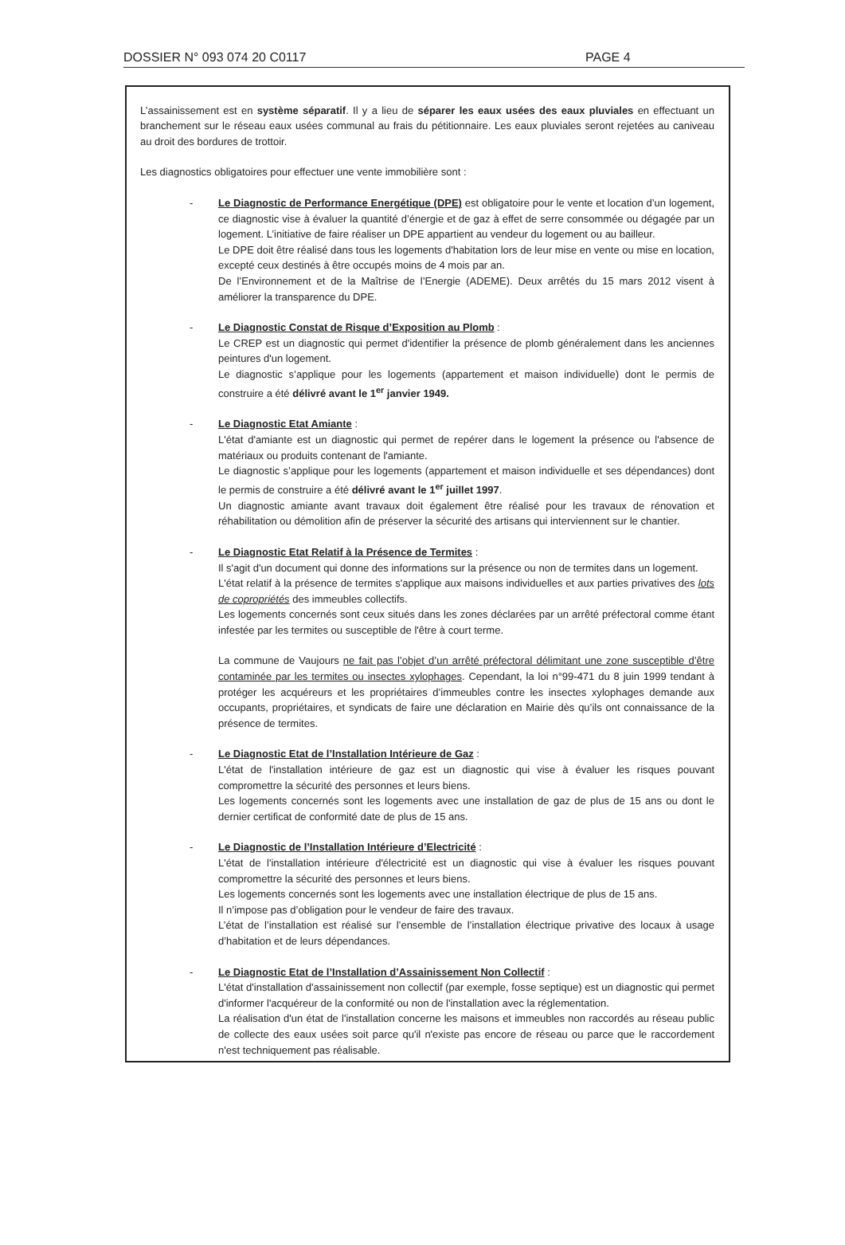DOSSIER N° 093 074 20 C0117 PAGE 4
L’assainissement est en système séparatif. Il y a lieu de séparer les eaux usées des eaux pluviales en effectuant un branchement sur le réseau eaux usées communal au frais du pétitionnaire. Les eaux pluviales seront rejetées au caniveau au droit des bordures de trottoir.
Les diagnostics obligatoires pour effectuer une vente immobilière sont :
- Le Diagnostic de Performance Energétique (DPE) est obligatoire pour le vente et location d’un logement, ce diagnostic vise à évaluer la quantité d’énergie et de gaz à effet de serre consommée ou dégagée par un logement. L’initiative de faire réaliser un DPE appartient au vendeur du logement ou au bailleur.
Le DPE doit être réalisé dans tous les logements d'habitation lors de leur mise en vente ou mise en location, excepté ceux destinés à être occupés moins de 4 mois par an.
De l’Environnement et de la Maîtrise de l’Energie (ADEME). Deux arrêtés du 15 mars 2012 visent à améliorer la transparence du DPE.
- Le Diagnostic Constat de Risque d’Exposition au Plomb :
Le CREP est un diagnostic qui permet d'identifier la présence de plomb généralement dans les anciennes peintures d'un logement.
Le diagnostic s’applique pour les logements (appartement et maison individuelle) dont le permis de construire a été délivré avant le 1<sup>er</sup> janvier 1949.
- Le Diagnostic Etat Amiante :
L'état d'amiante est un diagnostic qui permet de repérer dans le logement la présence ou l'absence de matériaux ou produits contenant de l'amiante.
Le diagnostic s’applique pour les logements (appartement et maison individuelle et ses dépendances) dont le permis de construire a été délivré avant le 1<sup>er</sup> juillet 1997.
Un diagnostic amiante avant travaux doit également être réalisé pour les travaux de rénovation et réhabilitation ou démolition afin de préserver la sécurité des artisans qui interviennent sur le chantier.
- Le Diagnostic Etat Relatif à la Présence de Termites :
Il s'agit d'un document qui donne des informations sur la présence ou non de termites dans un logement.
L'état relatif à la présence de termites s'applique aux maisons individuelles et aux parties privatives des lots de copropriétés des immeubles collectifs.
Les logements concernés sont ceux situés dans les zones déclarées par un arrêté préfectoral comme étant infestée par les termites ou susceptible de l'être à court terme.
La commune de Vaujours ne fait pas l’objet d’un arrêté préfectoral délimitant une zone susceptible d’être contaminée par les termites ou insectes xylophages. Cependant, la loi n°99-471 du 8 juin 1999 tendant à protéger les acquéreurs et les propriétaires d’immeubles contre les insectes xylophages demande aux occupants, propriétaires, et syndicats de faire une déclaration en Mairie dès qu’ils ont connaissance de la présence de termites.
- Le Diagnostic Etat de l’Installation Intérieure de Gaz :
L'état de l'installation intérieure de gaz est un diagnostic qui vise à évaluer les risques pouvant compromettre la sécurité des personnes et leurs biens.
Les logements concernés sont les logements avec une installation de gaz de plus de 15 ans ou dont le dernier certificat de conformité date de plus de 15 ans.
- Le Diagnostic de l’Installation Intérieure d’Electricité :
L'état de l'installation intérieure d'électricité est un diagnostic qui vise à évaluer les risques pouvant compromettre la sécurité des personnes et leurs biens.
Les logements concernés sont les logements avec une installation électrique de plus de 15 ans.
Il n’impose pas d’obligation pour le vendeur de faire des travaux.
L’état de l’installation est réalisé sur l’ensemble de l’installation électrique privative des locaux à usage d’habitation et de leurs dépendances.
- Le Diagnostic Etat de l’Installation d’Assainissement Non Collectif :
L'état d'installation d'assainissement non collectif (par exemple, fosse septique) est un diagnostic qui permet d'informer l'acquéreur de la conformité ou non de l'installation avec la réglementation.
La réalisation d'un état de l'installation concerne les maisons et immeubles non raccordés au réseau public de collecte des eaux usées soit parce qu'il n'existe pas encore de réseau ou parce que le raccordement n'est techniquement pas réalisable.